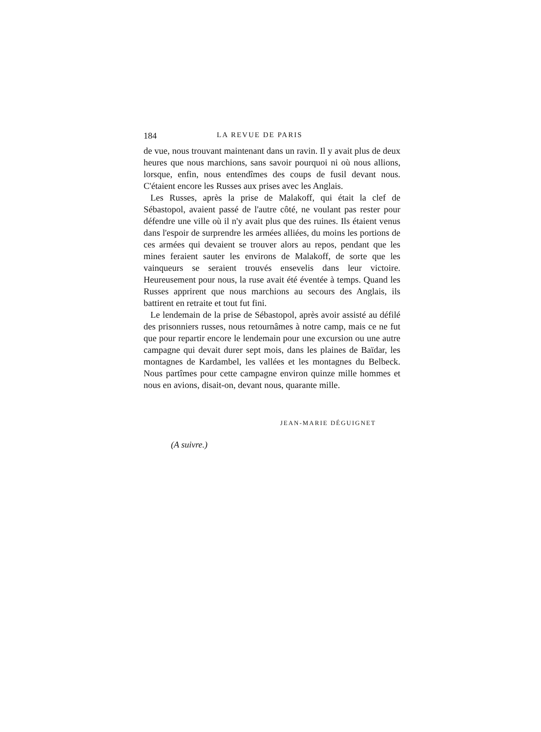184 LA REVUE DE PARIS
de vue, nous trouvant maintenant dans un ravin. Il y avait plus de deux heures que nous marchions, sans savoir pourquoi ni où nous allions, lorsque, enfin, nous entendîmes des coups de fusil devant nous. C'étaient encore les Russes aux prises avec les Anglais.
Les Russes, après la prise de Malakoff, qui était la clef de Sébastopol, avaient passé de l'autre côté, ne voulant pas rester pour défendre une ville où il n'y avait plus que des ruines. Ils étaient venus dans l'espoir de surprendre les armées alliées, du moins les portions de ces armées qui devaient se trouver alors au repos, pendant que les mines feraient sauter les environs de Malakoff, de sorte que les vainqueurs se seraient trouvés ensevelis dans leur victoire. Heureusement pour nous, la ruse avait été éventée à temps. Quand les Russes apprirent que nous marchions au secours des Anglais, ils battirent en retraite et tout fut fini.
Le lendemain de la prise de Sébastopol, après avoir assisté au défilé des prisonniers russes, nous retournâmes à notre camp, mais ce ne fut que pour repartir encore le lendemain pour une excursion ou une autre campagne qui devait durer sept mois, dans les plaines de Baïdar, les montagnes de Kardambel, les vallées et les montagnes du Belbeck. Nous partîmes pour cette campagne environ quinze mille hommes et nous en avions, disait-on, devant nous, quarante mille.
JEAN-MARIE DÉGUIGNET
(A suivre.)